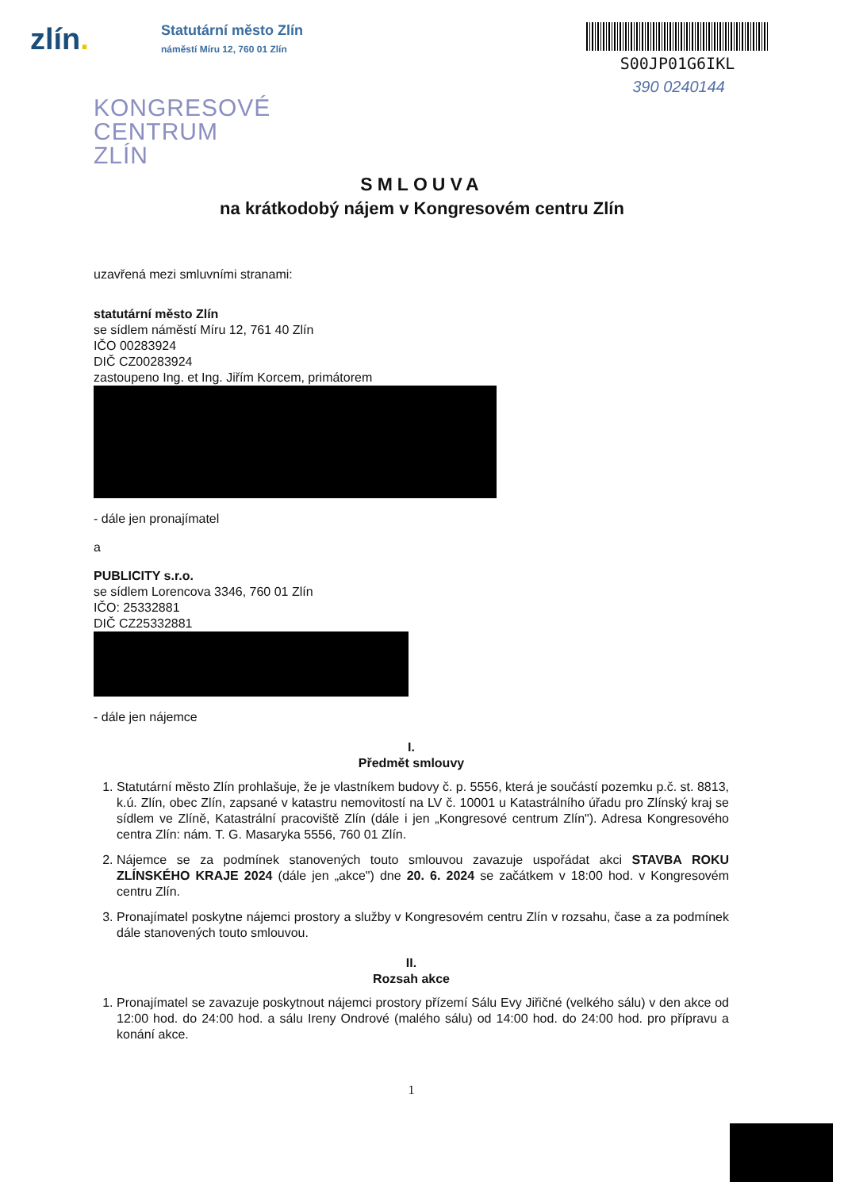zlín.
Statutární město Zlín
náměstí Míru 12, 760 01 Zlín
S00JP01G6IKL
390 0240144
KONGRESOVÉ
CENTRUM
ZLÍN
SMLOUVA
na krátkodobý nájem v Kongresovém centru Zlín
uzavřená mezi smluvními stranami:
statutární město Zlín
se sídlem náměstí Míru 12, 761 40 Zlín
IČO 00283924
DIČ CZ00283924
zastoupeno Ing. et Ing. Jiřím Korcem, primátorem
- dále jen pronajímatel
a
PUBLICITY s.r.o.
se sídlem Lorencova 3346, 760 01 Zlín
IČO: 25332881
DIČ CZ25332881
- dále jen nájemce
I.
Předmět smlouvy
1. Statutární město Zlín prohlašuje, že je vlastníkem budovy č. p. 5556, která je součástí pozemku p.č. st. 8813, k.ú. Zlín, obec Zlín, zapsané v katastru nemovitostí na LV č. 10001 u Katastrálního úřadu pro Zlínský kraj se sídlem ve Zlíně, Katastrální pracoviště Zlín (dále i jen „Kongresové centrum Zlín"). Adresa Kongresového centra Zlín: nám. T. G. Masaryka 5556, 760 01 Zlín.
2. Nájemce se za podmínek stanovených touto smlouvou zavazuje uspořádat akci STAVBA ROKU ZLÍNSKÉHO KRAJE 2024 (dále jen „akce") dne 20. 6. 2024 se začátkem v 18:00 hod. v Kongresovém centru Zlín.
3. Pronajímatel poskytne nájemci prostory a služby v Kongresovém centru Zlín v rozsahu, čase a za podmínek dále stanovených touto smlouvou.
II.
Rozsah akce
1. Pronajímatel se zavazuje poskytnout nájemci prostory přízemí Sálu Evy Jiřičné (velkého sálu) v den akce od 12:00 hod. do 24:00 hod. a sálu Ireny Ondrové (malého sálu) od 14:00 hod. do 24:00 hod. pro přípravu a konání akce.
1